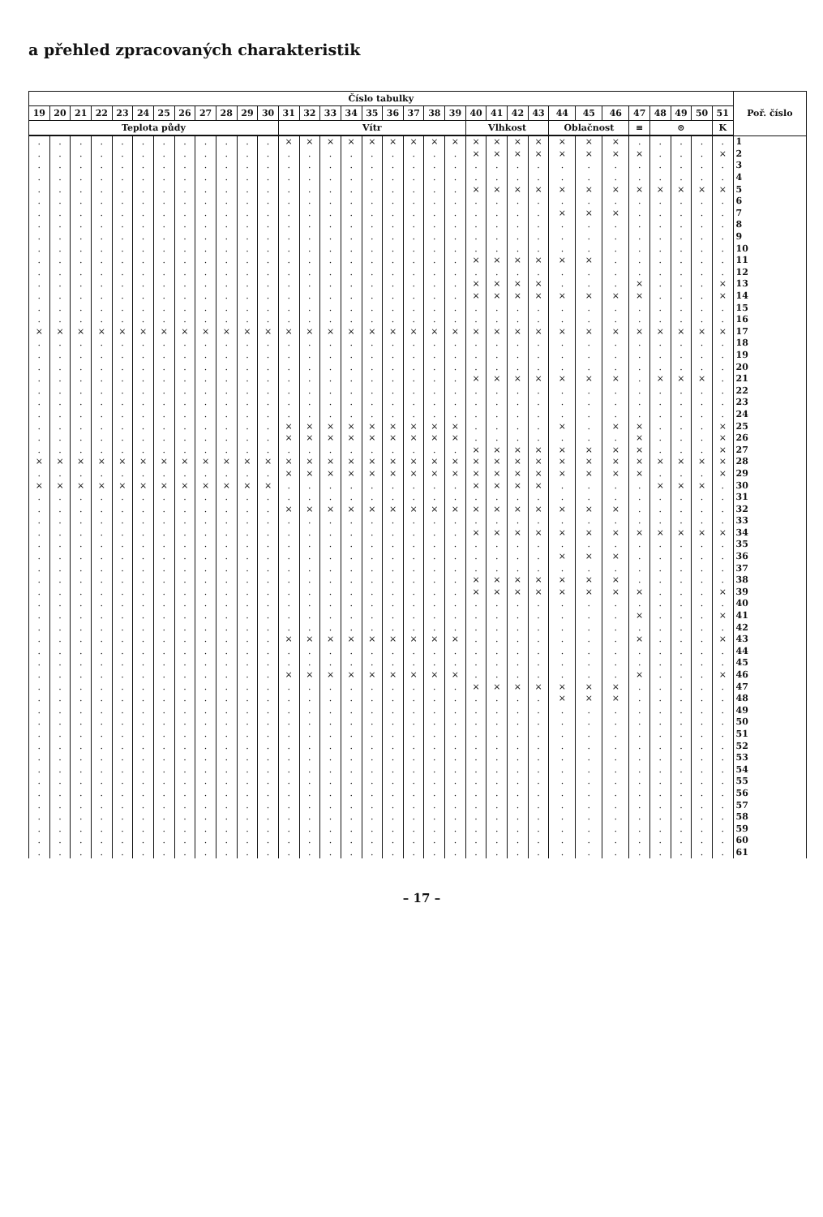a přehled zpracovaných charakteristik
| Číslo tabulky | | | | | | | | | | | | | | | | | | | | | | | | | | | | | | | | | Poř. číslo |
| --- | --- | --- | --- | --- | --- | --- | --- | --- | --- | --- | --- | --- | --- | --- | --- | --- | --- | --- | --- | --- | --- | --- | --- | --- | --- | --- | --- | --- | --- | --- | --- | --- | --- |
| 19 | 20 | 21 | 22 | 23 | 24 | 25 | 26 | 27 | 28 | 29 | 30 | 31 | 32 | 33 | 34 | 35 | 36 | 37 | 38 | 39 | 40 | 41 | 42 | 43 | 44 | 45 | 46 | 47 | 48 | 49 | 50 | 51 | |
| Teplota půdy | | | | | | | | | | | | Vítr | | | | | | | | | Vlhkost | | | | Oblačnost | | | ≡ | ⊙ | | | K | |
| . | . | . | . | . | . | . | . | . | . | . | . | × | × | × | × | × | × | × | × | × | × | × | × | × | × | × | × | . | . | . | . | . | 1 |
| . | . | . | . | . | . | . | . | . | . | . | . | . | . | . | . | . | . | . | . | . | × | × | × | × | × | × | × | × | . | . | . | × | 2 |
| . | . | . | . | . | . | . | . | . | . | . | . | . | . | . | . | . | . | . | . | . | . | . | . | . | . | . | . | . | . | . | . | . | 3 |
| . | . | . | . | . | . | . | . | . | . | . | . | . | . | . | . | . | . | . | . | . | . | . | . | . | . | . | . | . | . | . | . | . | 4 |
| . | . | . | . | . | . | . | . | . | . | . | . | . | . | . | . | . | . | . | . | . | × | × | × | × | × | × | × | × | × | × | × | × | 5 |
| . | . | . | . | . | . | . | . | . | . | . | . | . | . | . | . | . | . | . | . | . | . | . | . | . | . | . | . | . | . | . | . | . | 6 |
| . | . | . | . | . | . | . | . | . | . | . | . | . | . | . | . | . | . | . | . | . | . | . | . | . | × | × | × | . | . | . | . | . | 7 |
| . | . | . | . | . | . | . | . | . | . | . | . | . | . | . | . | . | . | . | . | . | . | . | . | . | . | . | . | . | . | . | . | . | 8 |
| . | . | . | . | . | . | . | . | . | . | . | . | . | . | . | . | . | . | . | . | . | . | . | . | . | . | . | . | . | . | . | . | . | 9 |
| . | . | . | . | . | . | . | . | . | . | . | . | . | . | . | . | . | . | . | . | . | . | . | . | . | . | . | . | . | . | . | . | . | 10 |
| . | . | . | . | . | . | . | . | . | . | . | . | . | . | . | . | . | . | . | . | . | × | × | × | × | × | × | . | . | . | . | . | . | 11 |
| . | . | . | . | . | . | . | . | . | . | . | . | . | . | . | . | . | . | . | . | . | . | . | . | . | . | . | . | . | . | . | . | . | 12 |
| . | . | . | . | . | . | . | . | . | . | . | . | . | . | . | . | . | . | . | . | . | × | × | × | × | . | . | . | × | . | . | . | × | 13 |
| . | . | . | . | . | . | . | . | . | . | . | . | . | . | . | . | . | . | . | . | . | × | × | × | × | × | × | × | × | . | . | . | × | 14 |
| . | . | . | . | . | . | . | . | . | . | . | . | . | . | . | . | . | . | . | . | . | . | . | . | . | . | . | . | . | . | . | . | . | 15 |
| . | . | . | . | . | . | . | . | . | . | . | . | . | . | . | . | . | . | . | . | . | . | . | . | . | . | . | . | . | . | . | . | . | 16 |
| × | × | × | × | × | × | × | × | × | × | × | × | × | × | × | × | × | × | × | × | × | × | × | × | × | × | × | × | × | × | × | × | × | 17 |
| . | . | . | . | . | . | . | . | . | . | . | . | . | . | . | . | . | . | . | . | . | . | . | . | . | . | . | . | . | . | . | . | . | 18 |
| . | . | . | . | . | . | . | . | . | . | . | . | . | . | . | . | . | . | . | . | . | . | . | . | . | . | . | . | . | . | . | . | . | 19 |
| . | . | . | . | . | . | . | . | . | . | . | . | . | . | . | . | . | . | . | . | . | . | . | . | . | . | . | . | . | . | . | . | . | 20 |
| . | . | . | . | . | . | . | . | . | . | . | . | . | . | . | . | . | . | . | . | . | × | × | × | × | × | × | × | . | × | × | × | . | 21 |
| . | . | . | . | . | . | . | . | . | . | . | . | . | . | . | . | . | . | . | . | . | . | . | . | . | . | . | . | . | . | . | . | . | 22 |
| . | . | . | . | . | . | . | . | . | . | . | . | . | . | . | . | . | . | . | . | . | . | . | . | . | . | . | . | . | . | . | . | . | 23 |
| . | . | . | . | . | . | . | . | . | . | . | . | . | . | . | . | . | . | . | . | . | . | . | . | . | . | . | . | . | . | . | . | . | 24 |
| . | . | . | . | . | . | . | . | . | . | . | . | × | × | × | × | × | × | × | × | × | . | . | . | . | × | . | × | × | . | . | . | × | 25 |
| . | . | . | . | . | . | . | . | . | . | . | . | × | × | × | × | × | × | × | × | × | . | . | . | . | . | . | . | × | . | . | . | × | 26 |
| . | . | . | . | . | . | . | . | . | . | . | . | . | . | . | . | . | . | . | . | . | × | × | × | × | × | × | × | × | . | . | . | × | 27 |
| × | × | × | × | × | × | × | × | × | × | × | × | × | × | × | × | × | × | × | × | × | × | × | × | × | × | × | × | × | × | × | × | × | 28 |
| . | . | . | . | . | . | . | . | . | . | . | . | × | × | × | × | × | × | × | × | × | × | × | × | × | × | × | × | × | . | . | . | × | 29 |
| × | × | × | × | × | × | × | × | × | × | × | × | . | . | . | . | . | . | . | . | . | × | × | × | × | . | . | . | . | × | × | × | . | 30 |
| . | . | . | . | . | . | . | . | . | . | . | . | . | . | . | . | . | . | . | . | . | . | . | . | . | . | . | . | . | . | . | . | . | 31 |
| . | . | . | . | . | . | . | . | . | . | . | . | × | × | × | × | × | × | × | × | × | × | × | × | × | × | × | × | . | . | . | . | . | 32 |
| . | . | . | . | . | . | . | . | . | . | . | . | . | . | . | . | . | . | . | . | . | . | . | . | . | . | . | . | . | . | . | . | . | 33 |
| . | . | . | . | . | . | . | . | . | . | . | . | . | . | . | . | . | . | . | . | . | × | × | × | × | × | × | × | × | × | × | × | × | 34 |
| . | . | . | . | . | . | . | . | . | . | . | . | . | . | . | . | . | . | . | . | . | . | . | . | . | . | . | . | . | . | . | . | . | 35 |
| . | . | . | . | . | . | . | . | . | . | . | . | . | . | . | . | . | . | . | . | . | . | . | . | . | × | × | × | . | . | . | . | . | 36 |
| . | . | . | . | . | . | . | . | . | . | . | . | . | . | . | . | . | . | . | . | . | . | . | . | . | . | . | . | . | . | . | . | . | 37 |
| . | . | . | . | . | . | . | . | . | . | . | . | . | . | . | . | . | . | . | . | . | × | × | × | × | × | × | × | . | . | . | . | . | 38 |
| . | . | . | . | . | . | . | . | . | . | . | . | . | . | . | . | . | . | . | . | . | × | × | × | × | × | × | × | × | . | . | . | × | 39 |
| . | . | . | . | . | . | . | . | . | . | . | . | . | . | . | . | . | . | . | . | . | . | . | . | . | . | . | . | . | . | . | . | . | 40 |
| . | . | . | . | . | . | . | . | . | . | . | . | . | . | . | . | . | . | . | . | . | . | . | . | . | . | . | . | × | . | . | . | × | 41 |
| . | . | . | . | . | . | . | . | . | . | . | . | . | . | . | . | . | . | . | . | . | . | . | . | . | . | . | . | . | . | . | . | . | 42 |
| . | . | . | . | . | . | . | . | . | . | . | . | × | × | × | × | × | × | × | × | × | . | . | . | . | . | . | . | × | . | . | . | × | 43 |
| . | . | . | . | . | . | . | . | . | . | . | . | . | . | . | . | . | . | . | . | . | . | . | . | . | . | . | . | . | . | . | . | . | 44 |
| . | . | . | . | . | . | . | . | . | . | . | . | . | . | . | . | . | . | . | . | . | . | . | . | . | . | . | . | . | . | . | . | . | 45 |
| . | . | . | . | . | . | . | . | . | . | . | . | × | × | × | × | × | × | × | × | × | . | . | . | . | . | . | . | × | . | . | . | × | 46 |
| . | . | . | . | . | . | . | . | . | . | . | . | . | . | . | . | . | . | . | . | . | × | × | × | × | × | × | × | . | . | . | . | . | 47 |
| . | . | . | . | . | . | . | . | . | . | . | . | . | . | . | . | . | . | . | . | . | . | . | . | . | × | × | × | . | . | . | . | . | 48 |
| . | . | . | . | . | . | . | . | . | . | . | . | . | . | . | . | . | . | . | . | . | . | . | . | . | . | . | . | . | . | . | . | . | 49 |
| . | . | . | . | . | . | . | . | . | . | . | . | . | . | . | . | . | . | . | . | . | . | . | . | . | . | . | . | . | . | . | . | . | 50 |
| . | . | . | . | . | . | . | . | . | . | . | . | . | . | . | . | . | . | . | . | . | . | . | . | . | . | . | . | . | . | . | . | . | 51 |
| . | . | . | . | . | . | . | . | . | . | . | . | . | . | . | . | . | . | . | . | . | . | . | . | . | . | . | . | . | . | . | . | . | 52 |
| . | . | . | . | . | . | . | . | . | . | . | . | . | . | . | . | . | . | . | . | . | . | . | . | . | . | . | . | . | . | . | . | . | 53 |
| . | . | . | . | . | . | . | . | . | . | . | . | . | . | . | . | . | . | . | . | . | . | . | . | . | . | . | . | . | . | . | . | . | 54 |
| . | . | . | . | . | . | . | . | . | . | . | . | . | . | . | . | . | . | . | . | . | . | . | . | . | . | . | . | . | . | . | . | . | 55 |
| . | . | . | . | . | . | . | . | . | . | . | . | . | . | . | . | . | . | . | . | . | . | . | . | . | . | . | . | . | . | . | . | . | 56 |
| . | . | . | . | . | . | . | . | . | . | . | . | . | . | . | . | . | . | . | . | . | . | . | . | . | . | . | . | . | . | . | . | . | 57 |
| . | . | . | . | . | . | . | . | . | . | . | . | . | . | . | . | . | . | . | . | . | . | . | . | . | . | . | . | . | . | . | . | . | 58 |
| . | . | . | . | . | . | . | . | . | . | . | . | . | . | . | . | . | . | . | . | . | . | . | . | . | . | . | . | . | . | . | . | . | 59 |
| . | . | . | . | . | . | . | . | . | . | . | . | . | . | . | . | . | . | . | . | . | . | . | . | . | . | . | . | . | . | . | . | . | 60 |
| . | . | . | . | . | . | . | . | . | . | . | . | . | . | . | . | . | . | . | . | . | . | . | . | . | . | . | . | . | . | . | . | . | 61 |
– 17 –